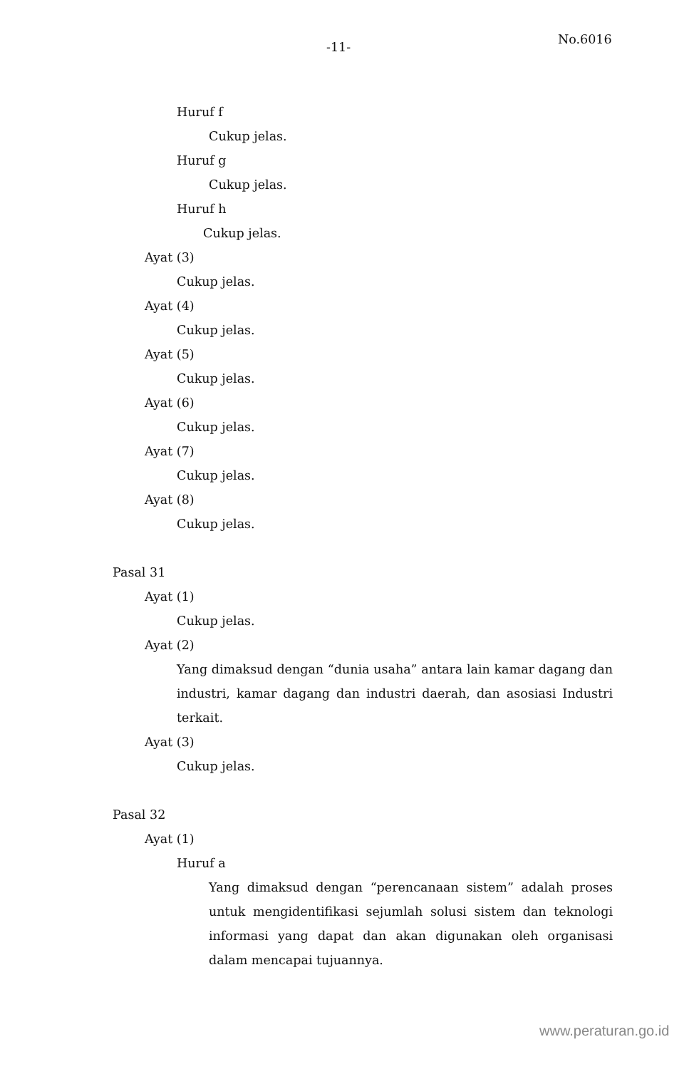-11-
No.6016
Huruf f
Cukup jelas.
Huruf g
Cukup jelas.
Huruf h
Cukup jelas.
Ayat (3)
Cukup jelas.
Ayat (4)
Cukup jelas.
Ayat (5)
Cukup jelas.
Ayat (6)
Cukup jelas.
Ayat (7)
Cukup jelas.
Ayat (8)
Cukup jelas.
Pasal 31
Ayat (1)
Cukup jelas.
Ayat (2)
Yang dimaksud dengan “dunia usaha” antara lain kamar dagang dan industri, kamar dagang dan industri daerah, dan asosiasi Industri terkait.
Ayat (3)
Cukup jelas.
Pasal 32
Ayat (1)
Huruf a
Yang dimaksud dengan “perencanaan sistem” adalah proses untuk mengidentifikasi sejumlah solusi sistem dan teknologi informasi yang dapat dan akan digunakan oleh organisasi dalam mencapai tujuannya.
www.peraturan.go.id